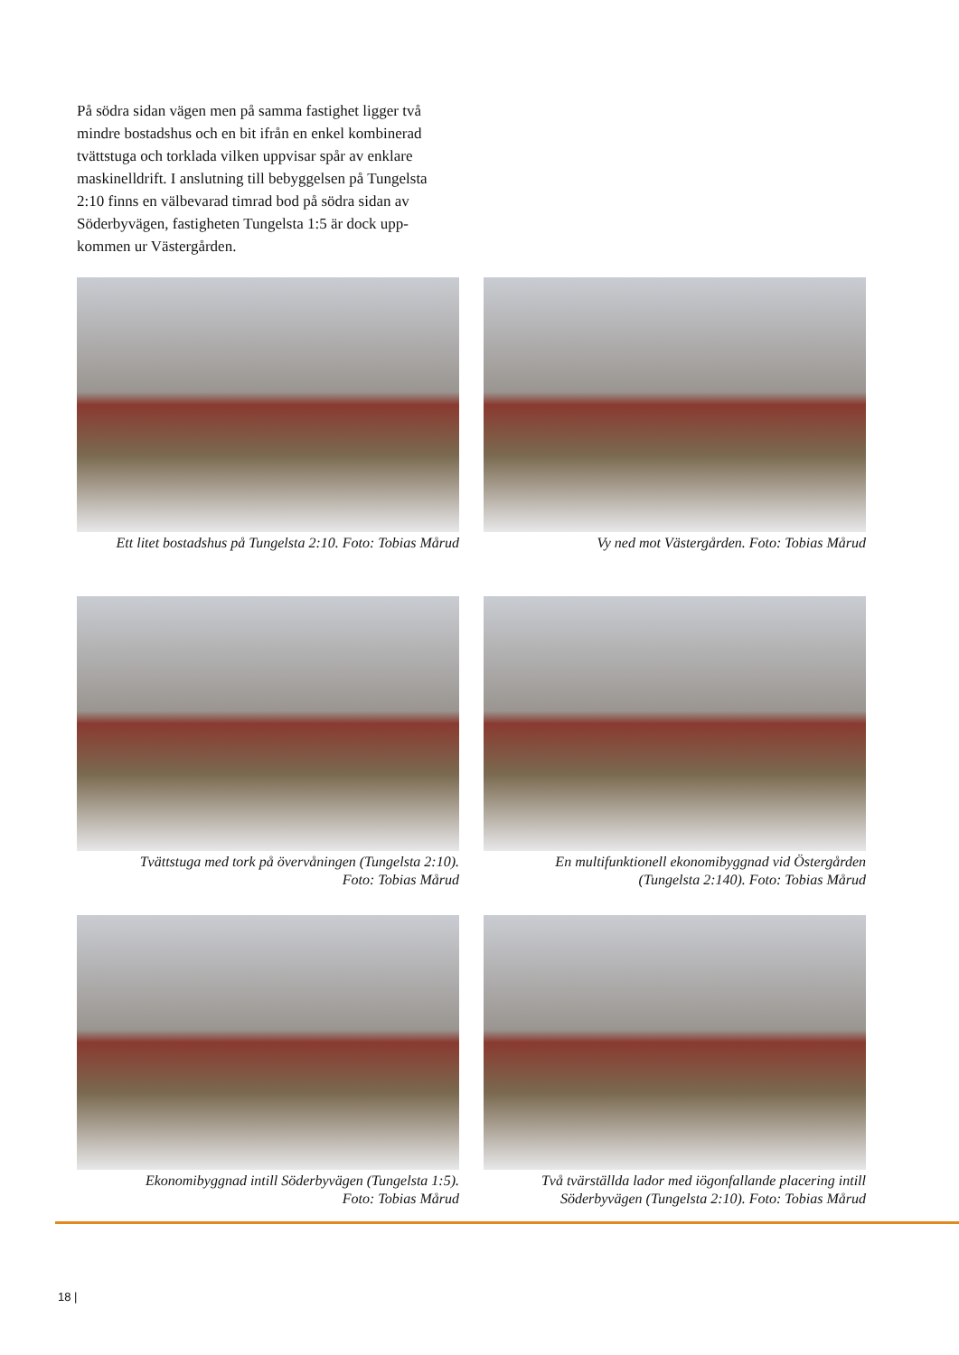På södra sidan vägen men på samma fastighet ligger två mindre bostadshus och en bit ifrån en enkel kombinerad tvättstuga och torklada vilken uppvisar spår av enklare maskinelldrift. I anslutning till bebyggelsen på Tungelsta 2:10 finns en välbevarad timrad bod på södra sidan av Söderbyvägen, fastigheten Tungelsta 1:5 är dock upp-kommen ur Västergården.
Ett litet bostadshus på Tungelsta 2:10. Foto: Tobias Mårud
Vy ned mot Västergården. Foto: Tobias Mårud
Tvättstuga med tork på övervåningen (Tungelsta 2:10).
Foto: Tobias Mårud
En multifunktionell ekonomibyggnad vid Östergården
(Tungelsta 2:140). Foto: Tobias Mårud
Ekonomibyggnad intill Söderbyvägen (Tungelsta 1:5).
Foto: Tobias Mårud
Två tvärställda lador med iögonfallande placering intill
Söderbyvägen (Tungelsta 2:10). Foto: Tobias Mårud
18 |